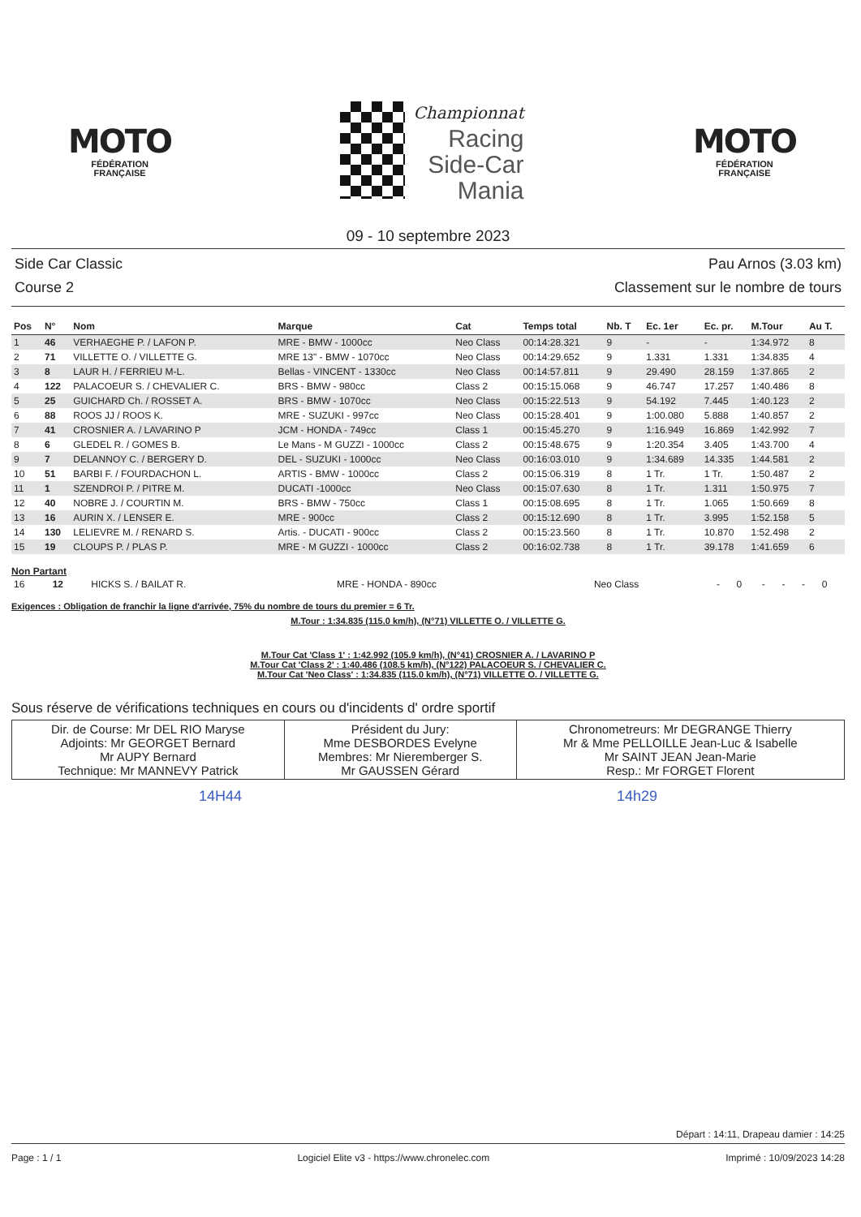MOTO
FÉDÉRATION
FRANÇAISE
Championnat
Racing
Side-Car
Mania
MOTO
FÉDÉRATION
FRANÇAISE
09 - 10 septembre 2023
Side Car Classic
Course 2
Pau Arnos (3.03 km)
Classement sur le nombre de tours
| Pos | N° | Nom | Marque | Cat | Temps total | Nb. T | Ec. 1er | Ec. pr. | M.Tour | Au T. |
| --- | --- | --- | --- | --- | --- | --- | --- | --- | --- | --- |
| 1 | 46 | VERHAEGHE P. / LAFON P. | MRE - BMW - 1000cc | Neo Class | 00:14:28.321 | 9 | - | - | 1:34.972 | 8 |
| 2 | 71 | VILLETTE O. / VILLETTE G. | MRE 13" - BMW - 1070cc | Neo Class | 00:14:29.652 | 9 | 1.331 | 1.331 | 1:34.835 | 4 |
| 3 | 8 | LAUR H. / FERRIEU M-L. | Bellas - VINCENT - 1330cc | Neo Class | 00:14:57.811 | 9 | 29.490 | 28.159 | 1:37.865 | 2 |
| 4 | 122 | PALACOEUR S. / CHEVALIER C. | BRS - BMW - 980cc | Class 2 | 00:15:15.068 | 9 | 46.747 | 17.257 | 1:40.486 | 8 |
| 5 | 25 | GUICHARD Ch. / ROSSET A. | BRS - BMW - 1070cc | Neo Class | 00:15:22.513 | 9 | 54.192 | 7.445 | 1:40.123 | 2 |
| 6 | 88 | ROOS JJ / ROOS K. | MRE - SUZUKI - 997cc | Neo Class | 00:15:28.401 | 9 | 1:00.080 | 5.888 | 1:40.857 | 2 |
| 7 | 41 | CROSNIER A. / LAVARINO P | JCM - HONDA - 749cc | Class 1 | 00:15:45.270 | 9 | 1:16.949 | 16.869 | 1:42.992 | 7 |
| 8 | 6 | GLEDEL R. / GOMES B. | Le Mans - M GUZZI - 1000cc | Class 2 | 00:15:48.675 | 9 | 1:20.354 | 3.405 | 1:43.700 | 4 |
| 9 | 7 | DELANNOY C. / BERGERY D. | DEL - SUZUKI - 1000cc | Neo Class | 00:16:03.010 | 9 | 1:34.689 | 14.335 | 1:44.581 | 2 |
| 10 | 51 | BARBI F. / FOURDACHON L. | ARTIS - BMW - 1000cc | Class 2 | 00:15:06.319 | 8 | 1 Tr. | 1 Tr. | 1:50.487 | 2 |
| 11 | 1 | SZENDROI P. / PITRE M. | DUCATI -1000cc | Neo Class | 00:15:07.630 | 8 | 1 Tr. | 1.311 | 1:50.975 | 7 |
| 12 | 40 | NOBRE J. / COURTIN M. | BRS - BMW - 750cc | Class 1 | 00:15:08.695 | 8 | 1 Tr. | 1.065 | 1:50.669 | 8 |
| 13 | 16 | AURIN X. / LENSER E. | MRE - 900cc | Class 2 | 00:15:12.690 | 8 | 1 Tr. | 3.995 | 1:52.158 | 5 |
| 14 | 130 | LELIEVRE M. / RENARD S. | Artis. - DUCATI - 900cc | Class 2 | 00:15:23.560 | 8 | 1 Tr. | 10.870 | 1:52.498 | 2 |
| 15 | 19 | CLOUPS P. / PLAS P. | MRE - M GUZZI - 1000cc | Class 2 | 00:16:02.738 | 8 | 1 Tr. | 39.178 | 1:41.659 | 6 |
Non Partant
| 16 | 12 | HICKS S. / BAILAT R. | MRE - HONDA - 890cc | Neo Class | - | 0 | - | - | - | 0 |
Exigences : Obligation de franchir la ligne d'arrivée, 75% du nombre de tours du premier = 6 Tr.
M.Tour : 1:34.835 (115.0 km/h), (N°71) VILLETTE O. / VILLETTE G.
M.Tour Cat 'Class 1' : 1:42.992 (105.9 km/h), (N°41) CROSNIER A. / LAVARINO P
M.Tour Cat 'Class 2' : 1:40.486 (108.5 km/h), (N°122) PALACOEUR S. / CHEVALIER C.
M.Tour Cat 'Neo Class' : 1:34.835 (115.0 km/h), (N°71) VILLETTE O. / VILLETTE G.
Sous réserve de vérifications techniques en cours ou d'incidents d' ordre sportif
| Dir. de Course: Mr DEL RIO Maryse Adjoints: Mr GEORGET Bernard Mr AUPY Bernard Technique: Mr MANNEVY Patrick | Président du Jury: Mme DESBORDES Evelyne Membres: Mr Nieremberger S. Mr GAUSSEN Gérard | Chronometreurs: Mr DEGRANGE Thierry Mr & Mme PELLOILLE Jean-Luc & Isabelle Mr SAINT JEAN Jean-Marie Resp.: Mr FORGET Florent |
14H44 14h29
Départ : 14:11, Drapeau damier : 14:25
Page : 1 / 1 Logiciel Elite v3 - https://www.chronelec.com Imprimé : 10/09/2023 14:28